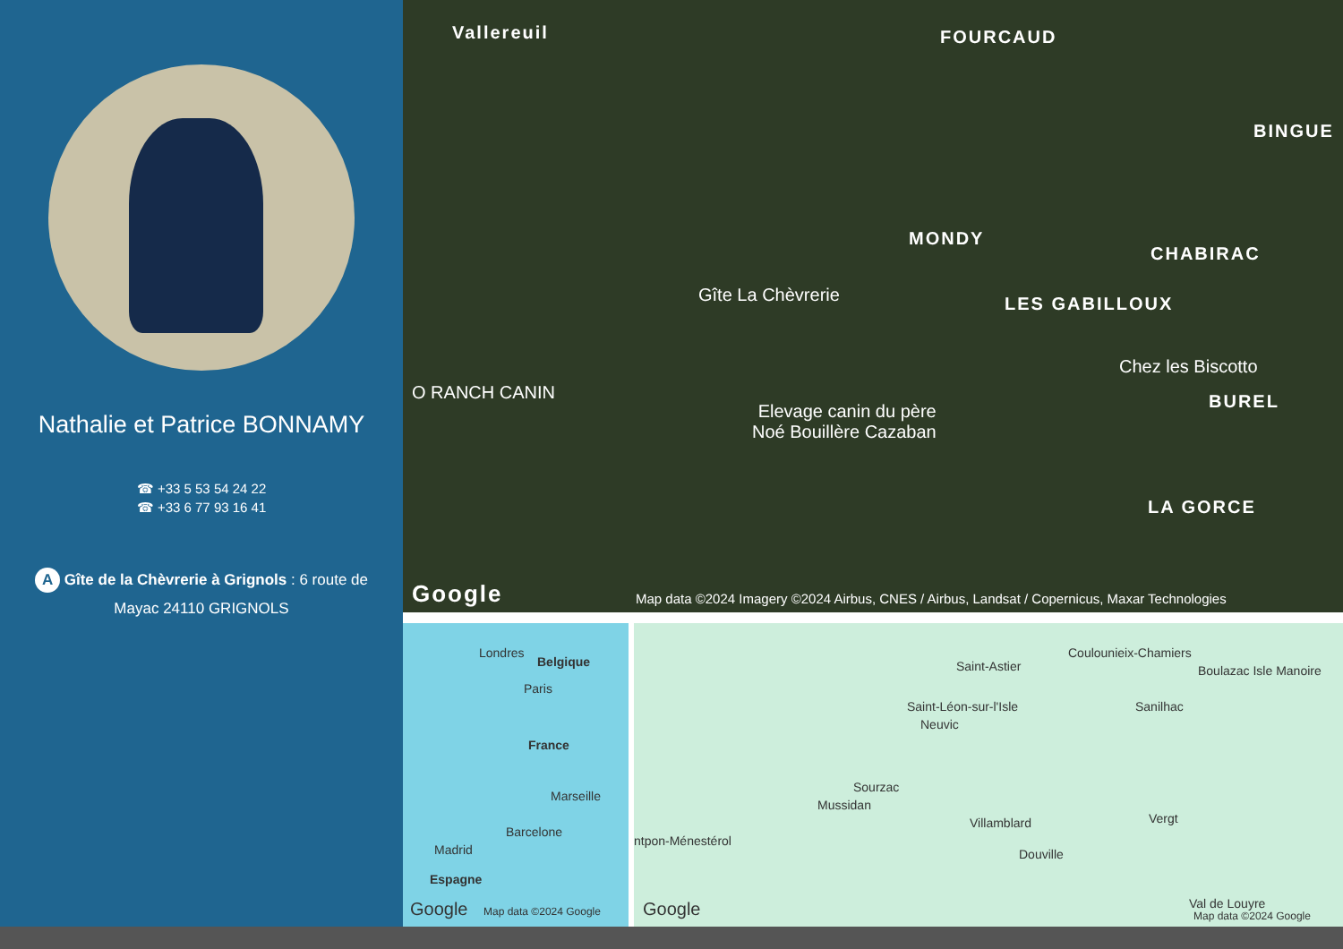Nathalie et Patrice BONNAMY
☎ +33 5 53 54 24 22
☎ +33 6 77 93 16 41
A Gîte de la Chèvrerie à Grignols : 6 route de Mayac 24110 GRIGNOLS
Vallereuil FOURCAUD
BINGUE
MONDY
CHABIRAC
Gîte La Chèvrerie LES GABILLOUX
Chez les Biscotto
O RANCH CANIN BUREL Elevage canin du père
Noé Bouillère Cazaban
LA GORCE
Google Map data ©2024 Imagery ©2024 Airbus, CNES / Airbus, Landsat / Copernicus, Maxar Technologies
Londres
Belgique
Paris
France
Marseille
Barcelone
Madrid
Espagne
Google Map data ©2024 Google
Coulounieix-Chamiers
Saint-Astier Boulazac Isle Manoire
Saint-Léon-sur-l'Isle
Neuvic
Sanilhac
Sourzac
Mussidan
Villamblard Vergt
ntpon-Ménestérol
Douville
Val de Louyre Google Map data ©2024 Google